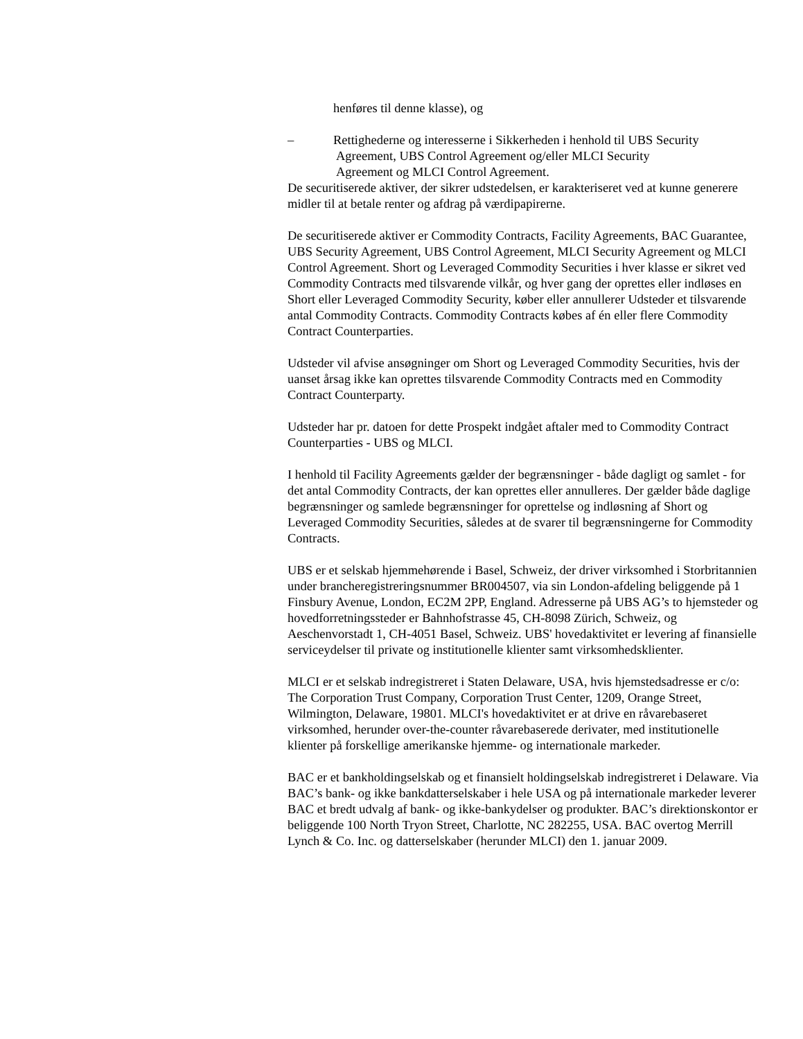henføres til denne klasse), og
– Rettighederne og interesserne i Sikkerheden i henhold til UBS Security
Agreement, UBS Control Agreement og/eller MLCI Security
Agreement og MLCI Control Agreement.
De securitiserede aktiver, der sikrer udstedelsen, er karakteriseret ved at kunne generere midler til at betale renter og afdrag på værdipapirerne.
De securitiserede aktiver er Commodity Contracts, Facility Agreements, BAC Guarantee, UBS Security Agreement, UBS Control Agreement, MLCI Security Agreement og MLCI Control Agreement. Short og Leveraged Commodity Securities i hver klasse er sikret ved Commodity Contracts med tilsvarende vilkår, og hver gang der oprettes eller indløses en Short eller Leveraged Commodity Security, køber eller annullerer Udsteder et tilsvarende antal Commodity Contracts. Commodity Contracts købes af én eller flere Commodity Contract Counterparties.
Udsteder vil afvise ansøgninger om Short og Leveraged Commodity Securities, hvis der uanset årsag ikke kan oprettes tilsvarende Commodity Contracts med en Commodity Contract Counterparty.
Udsteder har pr. datoen for dette Prospekt indgået aftaler med to Commodity Contract Counterparties - UBS og MLCI.
I henhold til Facility Agreements gælder der begrænsninger - både dagligt og samlet - for det antal Commodity Contracts, der kan oprettes eller annulleres. Der gælder både daglige begrænsninger og samlede begrænsninger for oprettelse og indløsning af Short og Leveraged Commodity Securities, således at de svarer til begrænsningerne for Commodity Contracts.
UBS er et selskab hjemmehørende i Basel, Schweiz, der driver virksomhed i Storbritannien under brancheregistreringsnummer BR004507, via sin London-afdeling beliggende på 1 Finsbury Avenue, London, EC2M 2PP, England. Adresserne på UBS AG’s to hjemsteder og hovedforretningssteder er Bahnhofstrasse 45, CH-8098 Zürich, Schweiz, og Aeschenvorstadt 1, CH-4051 Basel, Schweiz. UBS' hovedaktivitet er levering af finansielle serviceydelser til private og institutionelle klienter samt virksomhedsklienter.
MLCI er et selskab indregistreret i Staten Delaware, USA, hvis hjemstedsadresse er c/o: The Corporation Trust Company, Corporation Trust Center, 1209, Orange Street, Wilmington, Delaware, 19801. MLCI's hovedaktivitet er at drive en råvarebaseret virksomhed, herunder over-the-counter råvarebaserede derivater, med institutionelle klienter på forskellige amerikanske hjemme- og internationale markeder.
BAC er et bankholdingselskab og et finansielt holdingselskab indregistreret i Delaware. Via BAC’s bank- og ikke bankdatterselskaber i hele USA og på internationale markeder leverer BAC et bredt udvalg af bank- og ikke-bankydelser og produkter. BAC’s direktionskontor er beliggende 100 North Tryon Street, Charlotte, NC 282255, USA. BAC overtog Merrill Lynch & Co. Inc. og datterselskaber (herunder MLCI) den 1. januar 2009.